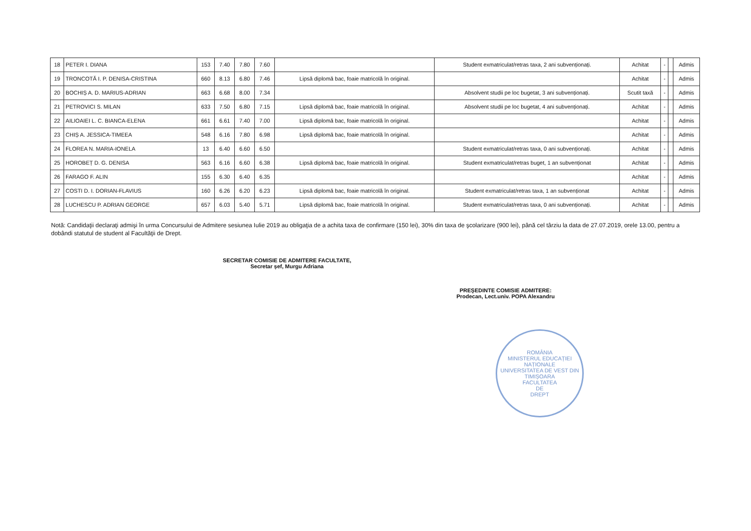| 18 | PETER I. DIANA | 153 | 7.40 | 7.80 | 7.60 | | Student exmatriculat/retras taxa, 2 ani subvenționați. | Achitat | - | | Admis |
| 19 | TRONCOTĂ I. P. DENISA-CRISTINA | 660 | 8.13 | 6.80 | 7.46 | Lipsă diplomă bac, foaie matricolă în original. | | Achitat | - | | Admis |
| 20 | BOCHIȘ A. D. MARIUS-ADRIAN | 663 | 6.68 | 8.00 | 7.34 | | Absolvent studii pe loc bugetat, 3 ani subvenționați. | Scutit taxă | - | | Admis |
| 21 | PETROVICI S. MILAN | 633 | 7.50 | 6.80 | 7.15 | Lipsă diplomă bac, foaie matricolă în original. | Absolvent studii pe loc bugetat, 4 ani subvenționați. | Achitat | - | | Admis |
| 22 | AILIOAIEI L. C. BIANCA-ELENA | 661 | 6.61 | 7.40 | 7.00 | Lipsă diplomă bac, foaie matricolă în original. | | Achitat | - | | Admis |
| 23 | CHIȘ A. JESSICA-TIMEEA | 548 | 6.16 | 7.80 | 6.98 | Lipsă diplomă bac, foaie matricolă în original. | | Achitat | - | | Admis |
| 24 | FLOREA N. MARIA-IONELA | 13 | 6.40 | 6.60 | 6.50 | | Student exmatriculat/retras taxa, 0 ani subvenționați. | Achitat | - | | Admis |
| 25 | HOROBEȚ D. G. DENISA | 563 | 6.16 | 6.60 | 6.38 | Lipsă diplomă bac, foaie matricolă în original. | Student exmatriculat/retras buget, 1 an subvenționat | Achitat | - | | Admis |
| 26 | FARAGO F. ALIN | 155 | 6.30 | 6.40 | 6.35 | | | Achitat | - | | Admis |
| 27 | COSTI D. I. DORIAN-FLAVIUS | 160 | 6.26 | 6.20 | 6.23 | Lipsă diplomă bac, foaie matricolă în original. | Student exmatriculat/retras taxa, 1 an subvenționat | Achitat | - | | Admis |
| 28 | LUCHESCU P. ADRIAN GEORGE | 657 | 6.03 | 5.40 | 5.71 | Lipsă diplomă bac, foaie matricolă în original. | Student exmatriculat/retras taxa, 0 ani subvenționați. | Achitat | - | | Admis |
Notă: Candidaţii declaraţi admişi în urma Concursului de Admitere sesiunea Iulie 2019 au obligaţia de a achita taxa de confirmare (150 lei), 30% din taxa de şcolarizare (900 lei), până cel târziu la data de 27.07.2019, orele 13.00, pentru a dobândi statutul de student al Facultăţii de Drept.
SECRETAR COMISIE DE ADMITERE FACULTATE,
Secretar șef, Murgu Adriana
PREŞEDINTE COMISIE ADMITERE:
Prodecan, Lect.univ. POPA Alexandru
ROMÂNIA
MINISTERUL EDUCAȚIEI NAȚIONALE
UNIVERSITATEA DE VEST DIN TIMIȘOARA
FACULTATEA
DE
DREPT